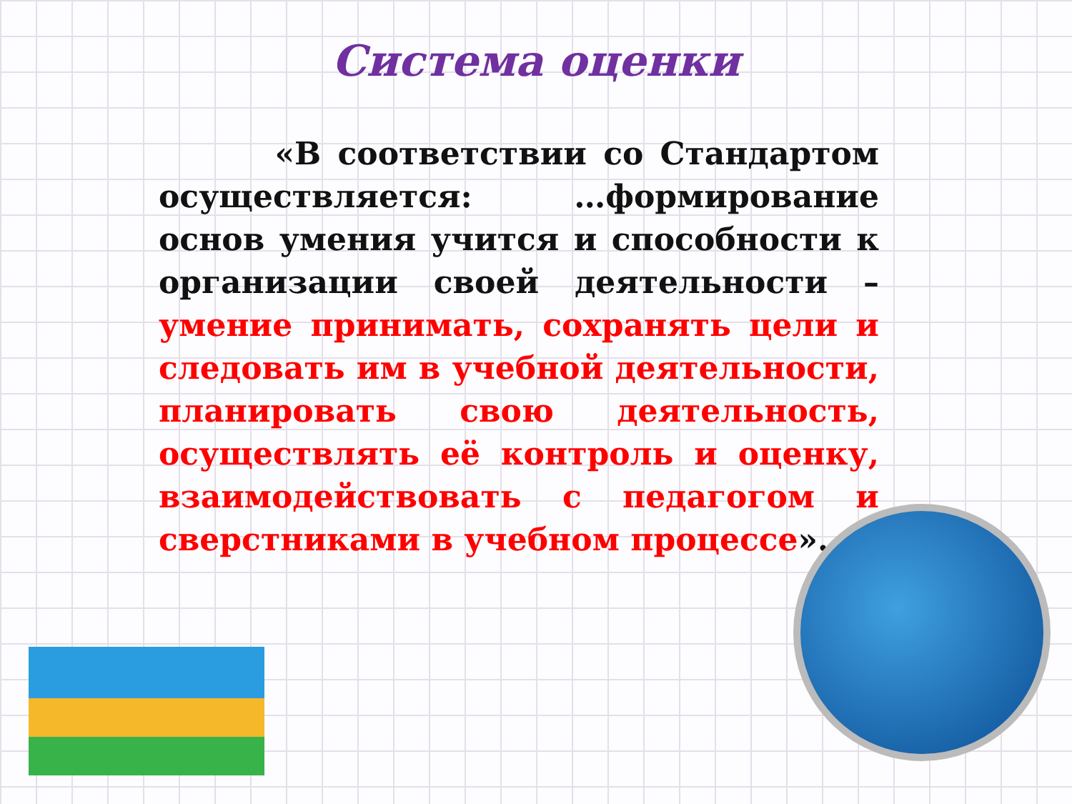Система оценки
«В соответствии со Стандартом осуществляется: …формирование основ умения учится и способности к организации своей деятельности – умение принимать, сохранять цели и следовать им в учебной деятельности, планировать свою деятельность, осуществлять её контроль и оценку, взаимодействовать с педагогом и сверстниками в учебном процессе».